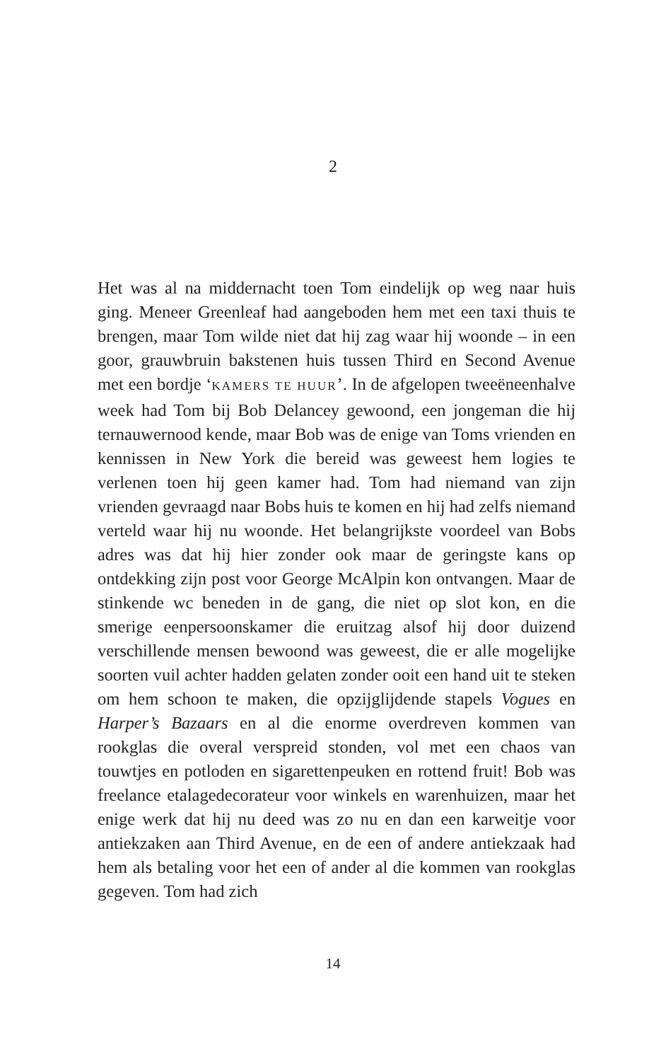2
Het was al na middernacht toen Tom eindelijk op weg naar huis ging. Meneer Greenleaf had aangeboden hem met een taxi thuis te brengen, maar Tom wilde niet dat hij zag waar hij woonde – in een goor, grauwbruin bakstenen huis tussen Third en Second Avenue met een bordje ‘KAMERS TE HUUR’. In de afgelopen tweeëneenhalve week had Tom bij Bob Delancey gewoond, een jongeman die hij ternauwernood kende, maar Bob was de enige van Toms vrienden en kennissen in New York die bereid was geweest hem logies te verlenen toen hij geen kamer had. Tom had niemand van zijn vrienden gevraagd naar Bobs huis te komen en hij had zelfs niemand verteld waar hij nu woonde. Het belangrijkste voordeel van Bobs adres was dat hij hier zonder ook maar de geringste kans op ontdekking zijn post voor George McAlpin kon ontvangen. Maar de stinkende wc beneden in de gang, die niet op slot kon, en die smerige eenpersoonskamer die eruitzag alsof hij door duizend verschillende mensen bewoond was geweest, die er alle mogelijke soorten vuil achter hadden gelaten zonder ooit een hand uit te steken om hem schoon te maken, die opzijglijdende stapels Vogues en Harper’s Bazaars en al die enorme overdreven kommen van rookglas die overal verspreid stonden, vol met een chaos van touwtjes en potloden en sigarettenpeuken en rottend fruit! Bob was freelance etalagedecorateur voor winkels en warenhuizen, maar het enige werk dat hij nu deed was zo nu en dan een karweitje voor antiekzaken aan Third Avenue, en de een of andere antiekzaak had hem als betaling voor het een of ander al die kommen van rookglas gegeven. Tom had zich
14